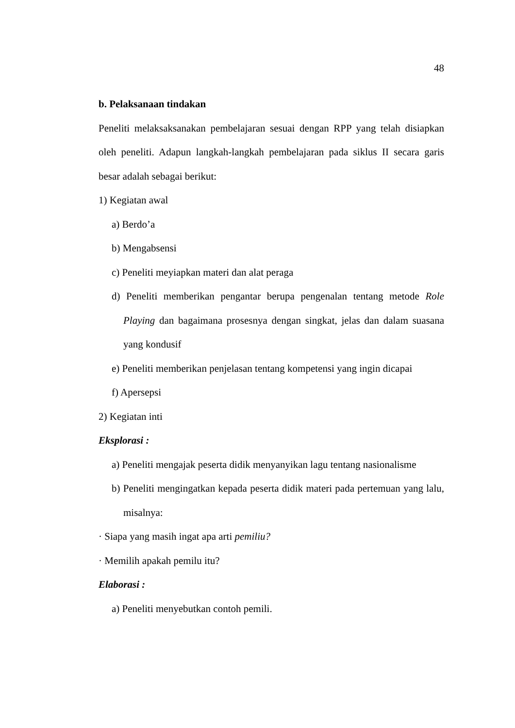48
b. Pelaksanaan tindakan
Peneliti melaksaksanakan pembelajaran sesuai dengan RPP yang telah disiapkan oleh peneliti. Adapun langkah-langkah pembelajaran pada siklus II secara garis besar adalah sebagai berikut:
1) Kegiatan awal
a) Berdo’a
b) Mengabsensi
c) Peneliti meyiapkan materi dan alat peraga
d) Peneliti memberikan pengantar berupa pengenalan tentang metode Role Playing dan bagaimana prosesnya dengan singkat, jelas dan dalam suasana yang kondusif
e) Peneliti memberikan penjelasan tentang kompetensi yang ingin dicapai
f) Apersepsi
2) Kegiatan inti
Eksplorasi :
a) Peneliti mengajak peserta didik menyanyikan lagu tentang nasionalisme
b) Peneliti mengingatkan kepada peserta didik materi pada pertemuan yang lalu, misalnya:
· Siapa yang masih ingat apa arti pemiliu?
· Memilih apakah pemilu itu?
Elaborasi :
a) Peneliti menyebutkan contoh pemili.